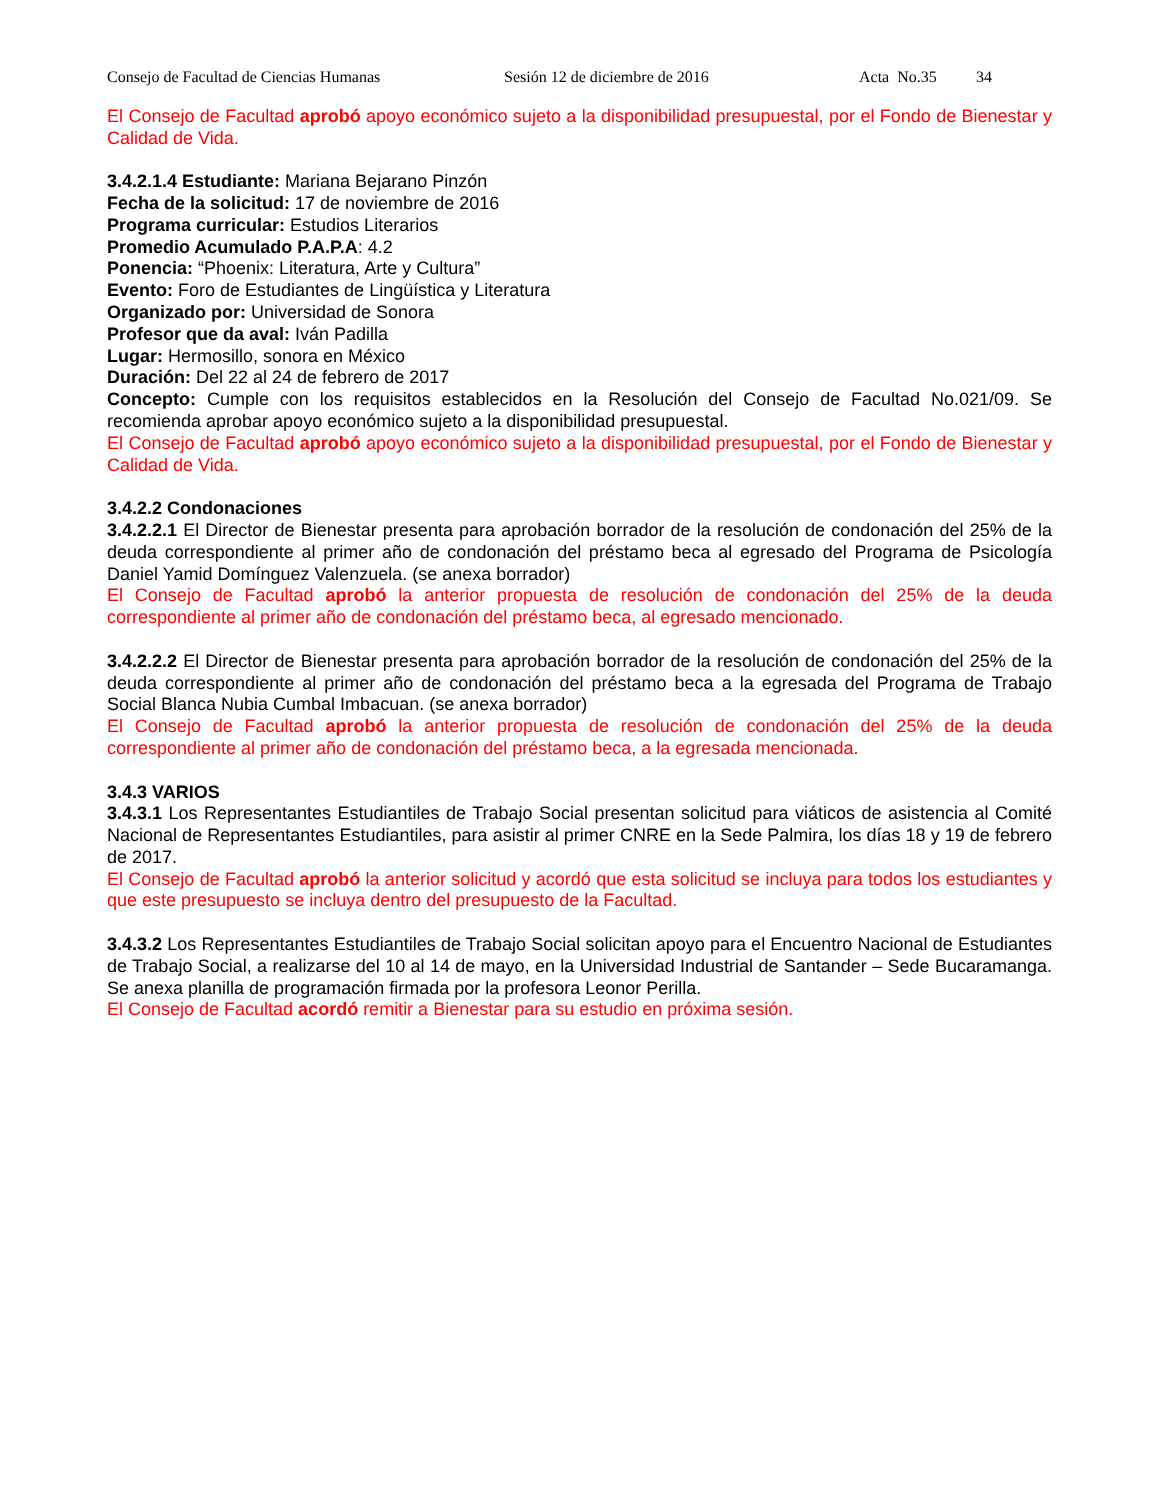Consejo de Facultad de Ciencias Humanas Sesión 12 de diciembre de 2016 Acta No.35 34
El Consejo de Facultad aprobó apoyo económico sujeto a la disponibilidad presupuestal, por el Fondo de Bienestar y Calidad de Vida.
3.4.2.1.4 Estudiante: Mariana Bejarano Pinzón
Fecha de la solicitud: 17 de noviembre de 2016
Programa curricular: Estudios Literarios
Promedio Acumulado P.A.P.A: 4.2
Ponencia: “Phoenix: Literatura, Arte y Cultura”
Evento: Foro de Estudiantes de Lingüística y Literatura
Organizado por: Universidad de Sonora
Profesor que da aval: Iván Padilla
Lugar: Hermosillo, sonora en México
Duración: Del 22 al 24 de febrero de 2017
Concepto: Cumple con los requisitos establecidos en la Resolución del Consejo de Facultad No.021/09. Se recomienda aprobar apoyo económico sujeto a la disponibilidad presupuestal.
El Consejo de Facultad aprobó apoyo económico sujeto a la disponibilidad presupuestal, por el Fondo de Bienestar y Calidad de Vida.
3.4.2.2 Condonaciones
3.4.2.2.1 El Director de Bienestar presenta para aprobación borrador de la resolución de condonación del 25% de la deuda correspondiente al primer año de condonación del préstamo beca al egresado del Programa de Psicología Daniel Yamid Domínguez Valenzuela. (se anexa borrador)
El Consejo de Facultad aprobó la anterior propuesta de resolución de condonación del 25% de la deuda correspondiente al primer año de condonación del préstamo beca, al egresado mencionado.
3.4.2.2.2 El Director de Bienestar presenta para aprobación borrador de la resolución de condonación del 25% de la deuda correspondiente al primer año de condonación del préstamo beca a la egresada del Programa de Trabajo Social Blanca Nubia Cumbal Imbacuan. (se anexa borrador)
El Consejo de Facultad aprobó la anterior propuesta de resolución de condonación del 25% de la deuda correspondiente al primer año de condonación del préstamo beca, a la egresada mencionada.
3.4.3 VARIOS
3.4.3.1 Los Representantes Estudiantiles de Trabajo Social presentan solicitud para viáticos de asistencia al Comité Nacional de Representantes Estudiantiles, para asistir al primer CNRE en la Sede Palmira, los días 18 y 19 de febrero de 2017.
El Consejo de Facultad aprobó la anterior solicitud y acordó que esta solicitud se incluya para todos los estudiantes y que este presupuesto se incluya dentro del presupuesto de la Facultad.
3.4.3.2 Los Representantes Estudiantiles de Trabajo Social solicitan apoyo para el Encuentro Nacional de Estudiantes de Trabajo Social, a realizarse del 10 al 14 de mayo, en la Universidad Industrial de Santander – Sede Bucaramanga. Se anexa planilla de programación firmada por la profesora Leonor Perilla.
El Consejo de Facultad acordó remitir a Bienestar para su estudio en próxima sesión.